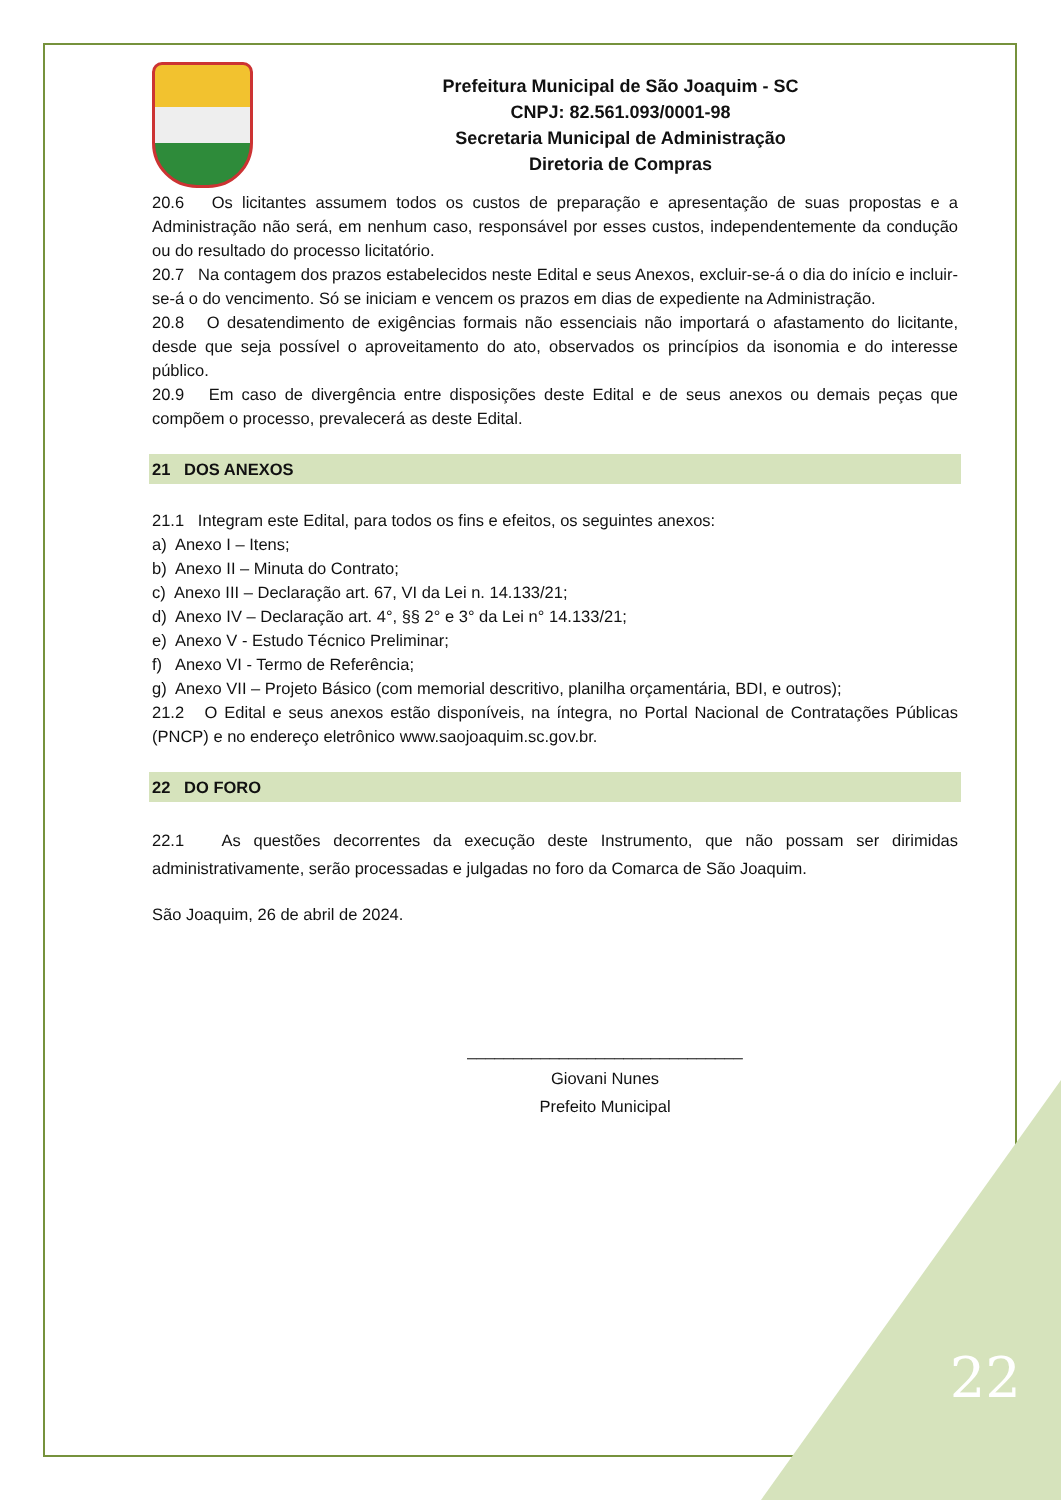Prefeitura Municipal de São Joaquim - SC
CNPJ: 82.561.093/0001-98
Secretaria Municipal de Administração
Diretoria de Compras
20.6 Os licitantes assumem todos os custos de preparação e apresentação de suas propostas e a Administração não será, em nenhum caso, responsável por esses custos, independentemente da condução ou do resultado do processo licitatório.
20.7 Na contagem dos prazos estabelecidos neste Edital e seus Anexos, excluir-se-á o dia do início e incluir-se-á o do vencimento. Só se iniciam e vencem os prazos em dias de expediente na Administração.
20.8 O desatendimento de exigências formais não essenciais não importará o afastamento do licitante, desde que seja possível o aproveitamento do ato, observados os princípios da isonomia e do interesse público.
20.9 Em caso de divergência entre disposições deste Edital e de seus anexos ou demais peças que compõem o processo, prevalecerá as deste Edital.
21 DOS ANEXOS
21.1 Integram este Edital, para todos os fins e efeitos, os seguintes anexos:
a) Anexo I – Itens;
b) Anexo II – Minuta do Contrato;
c) Anexo III – Declaração art. 67, VI da Lei n. 14.133/21;
d) Anexo IV – Declaração art. 4°, §§ 2° e 3° da Lei n° 14.133/21;
e) Anexo V - Estudo Técnico Preliminar;
f) Anexo VI - Termo de Referência;
g) Anexo VII – Projeto Básico (com memorial descritivo, planilha orçamentária, BDI, e outros);
21.2 O Edital e seus anexos estão disponíveis, na íntegra, no Portal Nacional de Contratações Públicas (PNCP) e no endereço eletrônico www.saojoaquim.sc.gov.br.
22 DO FORO
22.1 As questões decorrentes da execução deste Instrumento, que não possam ser dirimidas administrativamente, serão processadas e julgadas no foro da Comarca de São Joaquim.
São Joaquim, 26 de abril de 2024.
______________________________
Giovani Nunes
Prefeito Municipal
22